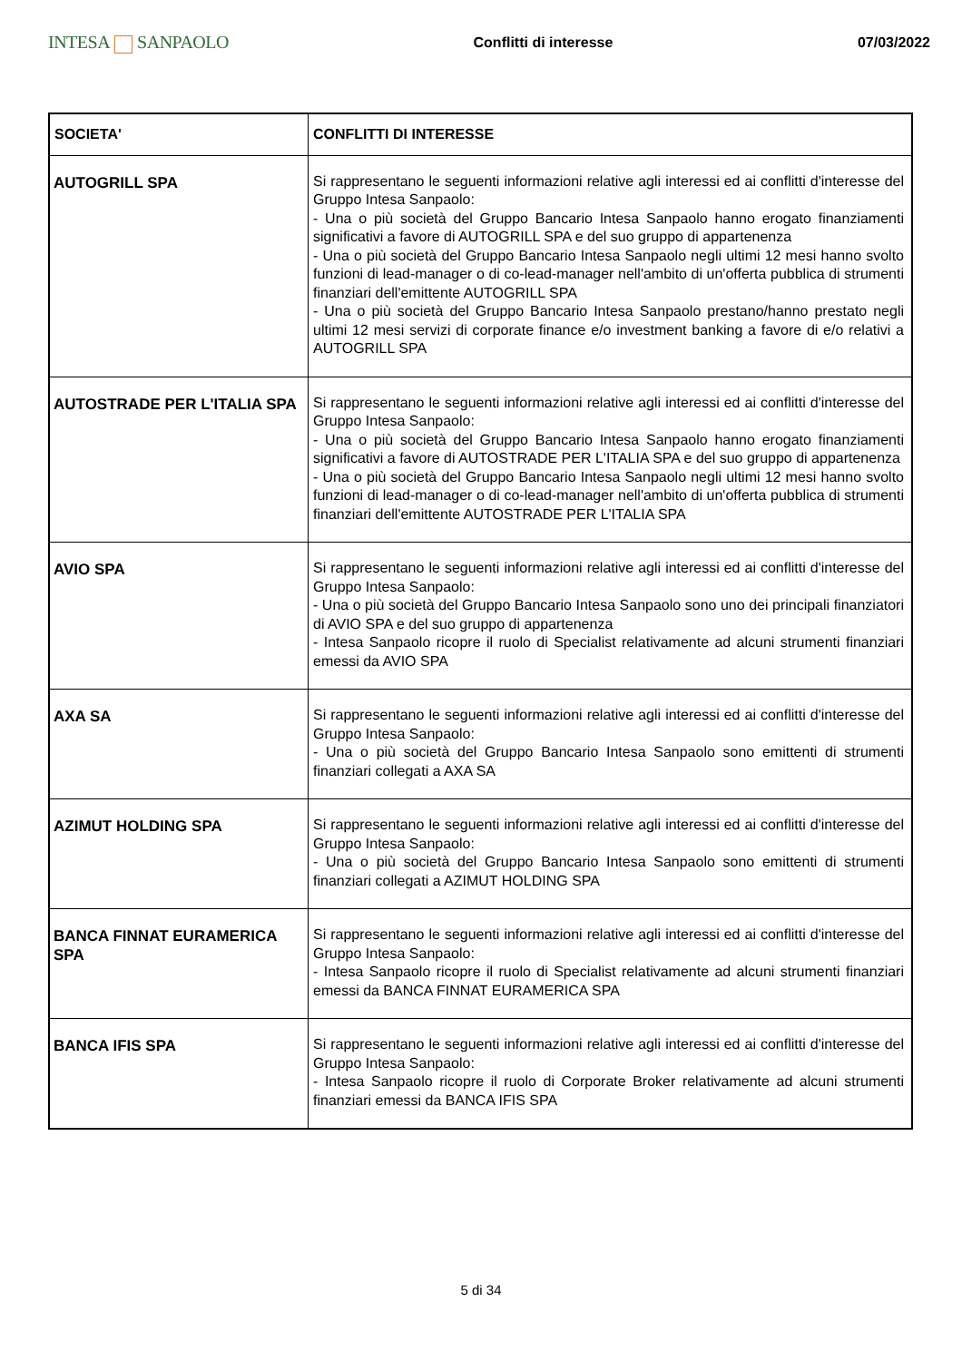INTESA SANPAOLO
Conflitti di interesse 07/03/2022
| SOCIETA' | CONFLITTI DI INTERESSE |
| --- | --- |
| AUTOGRILL SPA | Si rappresentano le seguenti informazioni relative agli interessi ed ai conflitti d'interesse del Gruppo Intesa Sanpaolo: - Una o più società del Gruppo Bancario Intesa Sanpaolo hanno erogato finanziamenti significativi a favore di AUTOGRILL SPA e del suo gruppo di appartenenza - Una o più società del Gruppo Bancario Intesa Sanpaolo negli ultimi 12 mesi hanno svolto funzioni di lead-manager o di co-lead-manager nell'ambito di un'offerta pubblica di strumenti finanziari dell'emittente AUTOGRILL SPA - Una o più società del Gruppo Bancario Intesa Sanpaolo prestano/hanno prestato negli ultimi 12 mesi servizi di corporate finance e/o investment banking a favore di e/o relativi a AUTOGRILL SPA |
| AUTOSTRADE PER L'ITALIA SPA | Si rappresentano le seguenti informazioni relative agli interessi ed ai conflitti d'interesse del Gruppo Intesa Sanpaolo: - Una o più società del Gruppo Bancario Intesa Sanpaolo hanno erogato finanziamenti significativi a favore di AUTOSTRADE PER L'ITALIA SPA e del suo gruppo di appartenenza - Una o più società del Gruppo Bancario Intesa Sanpaolo negli ultimi 12 mesi hanno svolto funzioni di lead-manager o di co-lead-manager nell'ambito di un'offerta pubblica di strumenti finanziari dell'emittente AUTOSTRADE PER L'ITALIA SPA |
| AVIO SPA | Si rappresentano le seguenti informazioni relative agli interessi ed ai conflitti d'interesse del Gruppo Intesa Sanpaolo: - Una o più società del Gruppo Bancario Intesa Sanpaolo sono uno dei principali finanziatori di AVIO SPA e del suo gruppo di appartenenza - Intesa Sanpaolo ricopre il ruolo di Specialist relativamente ad alcuni strumenti finanziari emessi da AVIO SPA |
| AXA SA | Si rappresentano le seguenti informazioni relative agli interessi ed ai conflitti d'interesse del Gruppo Intesa Sanpaolo: - Una o più società del Gruppo Bancario Intesa Sanpaolo sono emittenti di strumenti finanziari collegati a AXA SA |
| AZIMUT HOLDING SPA | Si rappresentano le seguenti informazioni relative agli interessi ed ai conflitti d'interesse del Gruppo Intesa Sanpaolo: - Una o più società del Gruppo Bancario Intesa Sanpaolo sono emittenti di strumenti finanziari collegati a AZIMUT HOLDING SPA |
| BANCA FINNAT EURAMERICA SPA | Si rappresentano le seguenti informazioni relative agli interessi ed ai conflitti d'interesse del Gruppo Intesa Sanpaolo: - Intesa Sanpaolo ricopre il ruolo di Specialist relativamente ad alcuni strumenti finanziari emessi da BANCA FINNAT EURAMERICA SPA |
| BANCA IFIS SPA | Si rappresentano le seguenti informazioni relative agli interessi ed ai conflitti d'interesse del Gruppo Intesa Sanpaolo: - Intesa Sanpaolo ricopre il ruolo di Corporate Broker relativamente ad alcuni strumenti finanziari emessi da BANCA IFIS SPA |
5 di 34